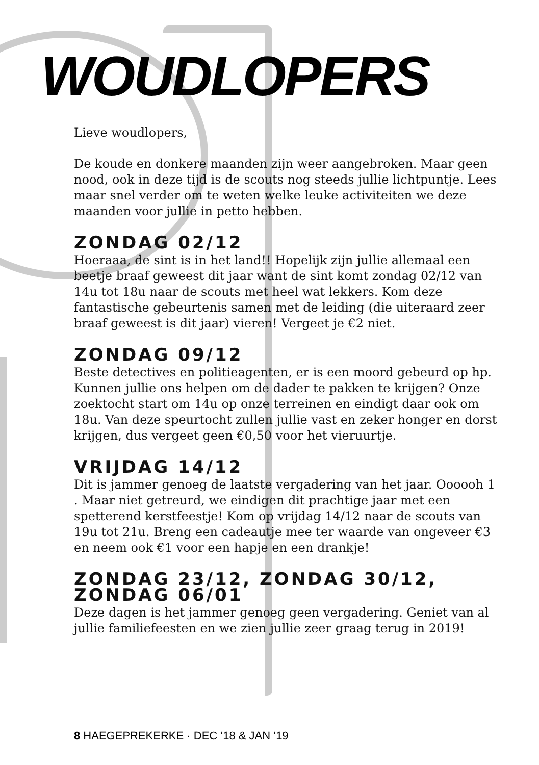WOUDLOPERS
Lieve woudlopers,
De koude en donkere maanden zijn weer aangebroken. Maar geen nood, ook in deze tijd is de scouts nog steeds jullie lichtpuntje. Lees maar snel verder om te weten welke leuke activiteiten we deze maanden voor jullie in petto hebben.
ZONDAG 02/12
Hoeraaa, de sint is in het land!! Hopelijk zijn jullie allemaal een beetje braaf geweest dit jaar want de sint komt zondag 02/12 van 14u tot 18u naar de scouts met heel wat lekkers. Kom deze fantastische gebeurtenis samen met de leiding (die uiteraard zeer braaf geweest is dit jaar) vieren! Vergeet je €2 niet.
ZONDAG 09/12
Beste detectives en politieagenten, er is een moord gebeurd op hp. Kunnen jullie ons helpen om de dader te pakken te krijgen? Onze zoektocht start om 14u op onze terreinen en eindigt daar ook om 18u. Van deze speurtocht zullen jullie vast en zeker honger en dorst krijgen, dus vergeet geen €0,50 voor het vieruurtje.
VRIJDAG 14/12
Dit is jammer genoeg de laatste vergadering van het jaar. Oooooh 1 . Maar niet getreurd, we eindigen dit prachtige jaar met een spetterend kerstfeestje! Kom op vrijdag 14/12 naar de scouts van 19u tot 21u. Breng een cadeautje mee ter waarde van ongeveer €3 en neem ook €1 voor een hapje en een drankje!
ZONDAG 23/12, ZONDAG 30/12, ZONDAG 06/01
Deze dagen is het jammer genoeg geen vergadering. Geniet van al jullie familiefeesten en we zien jullie zeer graag terug in 2019!
8 HAEGEPREKERKE · DEC ‘18 & JAN ‘19